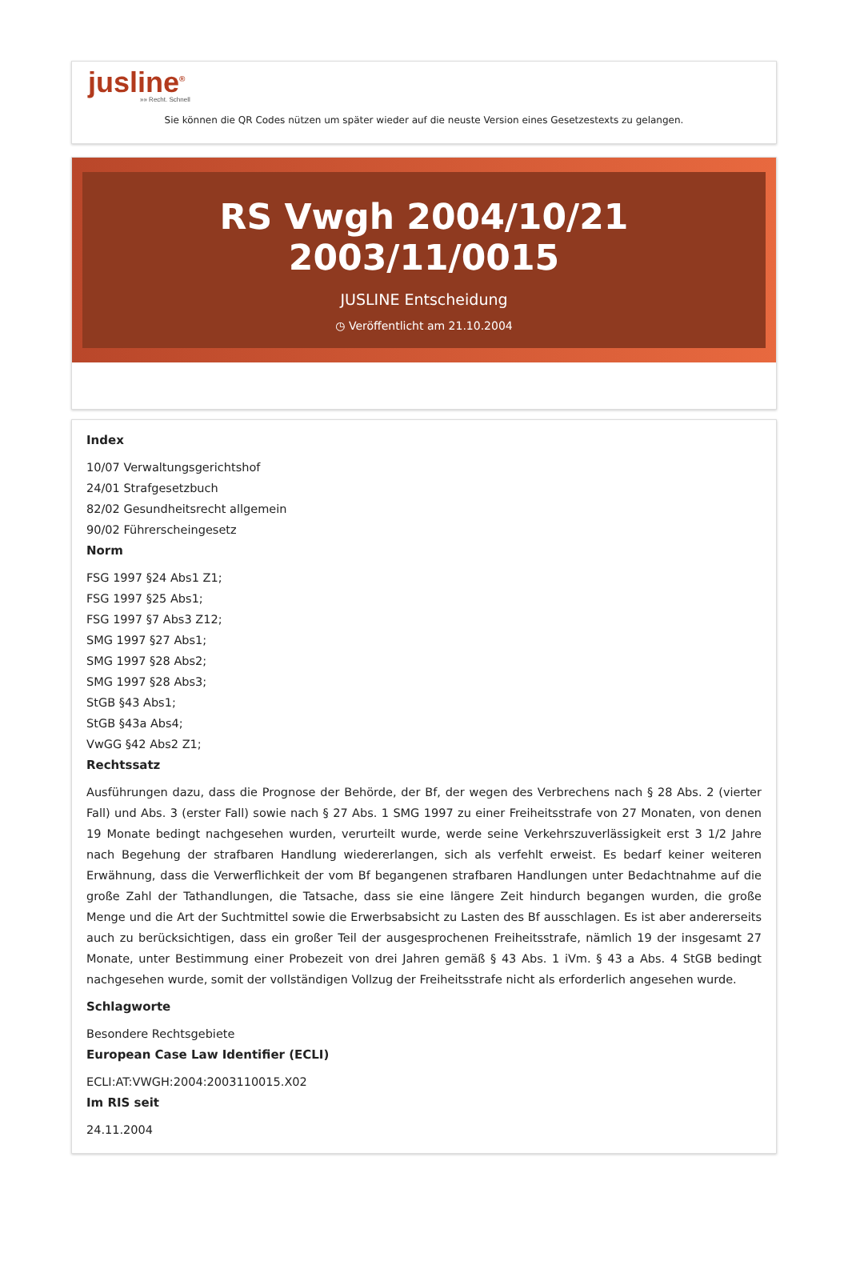jusline<sup>®</sup>
»» Recht. Schnell
Sie können die QR Codes nützen um später wieder auf die neuste Version eines Gesetzestexts zu gelangen.
RS Vwgh 2004/10/21 2003/11/0015
JUSLINE Entscheidung
◷ Veröffentlicht am 21.10.2004
Index
10/07 Verwaltungsgerichtshof
24/01 Strafgesetzbuch
82/02 Gesundheitsrecht allgemein
90/02 Führerscheingesetz
Norm
FSG 1997 §24 Abs1 Z1;
FSG 1997 §25 Abs1;
FSG 1997 §7 Abs3 Z12;
SMG 1997 §27 Abs1;
SMG 1997 §28 Abs2;
SMG 1997 §28 Abs3;
StGB §43 Abs1;
StGB §43a Abs4;
VwGG §42 Abs2 Z1;
Rechtssatz
Ausführungen dazu, dass die Prognose der Behörde, der Bf, der wegen des Verbrechens nach § 28 Abs. 2 (vierter Fall) und Abs. 3 (erster Fall) sowie nach § 27 Abs. 1 SMG 1997 zu einer Freiheitsstrafe von 27 Monaten, von denen 19 Monate bedingt nachgesehen wurden, verurteilt wurde, werde seine Verkehrszuverlässigkeit erst 3 1/2 Jahre nach Begehung der strafbaren Handlung wiedererlangen, sich als verfehlt erweist. Es bedarf keiner weiteren Erwähnung, dass die Verwerflichkeit der vom Bf begangenen strafbaren Handlungen unter Bedachtnahme auf die große Zahl der Tathandlungen, die Tatsache, dass sie eine längere Zeit hindurch begangen wurden, die große Menge und die Art der Suchtmittel sowie die Erwerbsabsicht zu Lasten des Bf ausschlagen. Es ist aber andererseits auch zu berücksichtigen, dass ein großer Teil der ausgesprochenen Freiheitsstrafe, nämlich 19 der insgesamt 27 Monate, unter Bestimmung einer Probezeit von drei Jahren gemäß § 43 Abs. 1 iVm. § 43 a Abs. 4 StGB bedingt nachgesehen wurde, somit der vollständigen Vollzug der Freiheitsstrafe nicht als erforderlich angesehen wurde.
Schlagworte
Besondere Rechtsgebiete
European Case Law Identifier (ECLI)
ECLI:AT:VWGH:2004:2003110015.X02
Im RIS seit
24.11.2004